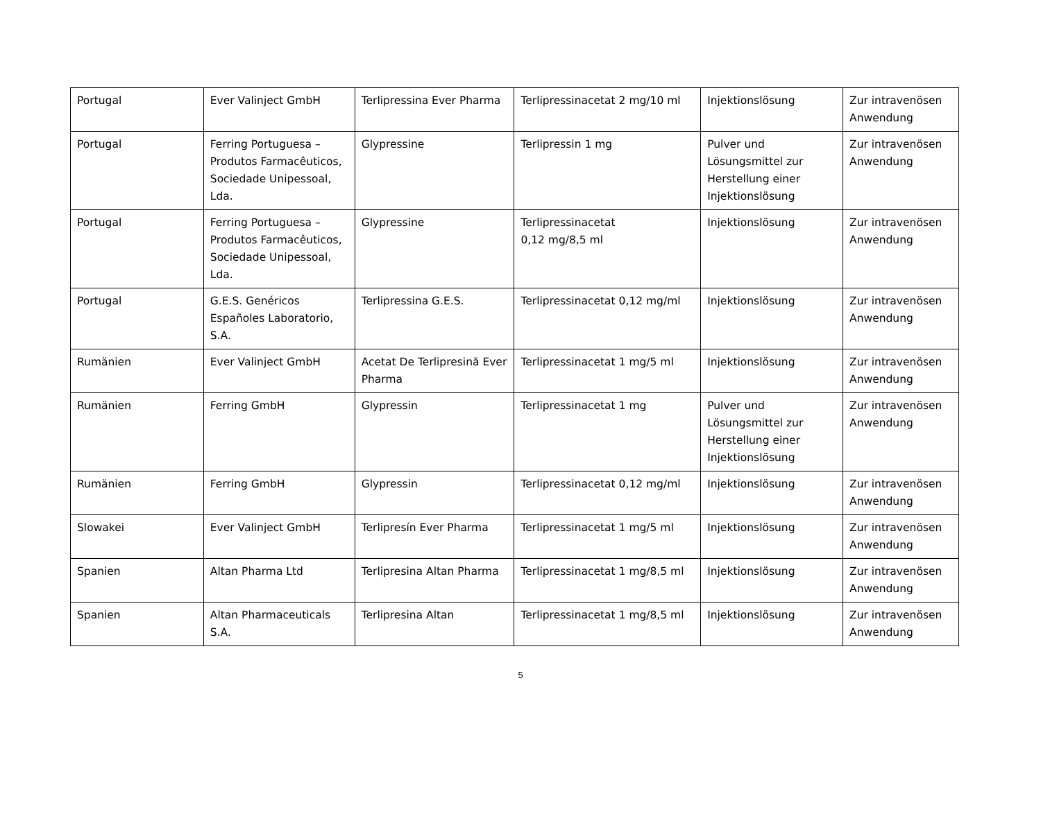| Portugal | Ever Valinject GmbH | Terlipressina Ever Pharma | Terlipressinacetat 2 mg/10 ml | Injektionslösung | Zur intravenösen Anwendung |
| Portugal | Ferring Portuguesa – Produtos Farmacêuticos, Sociedade Unipessoal, Lda. | Glypressine | Terlipressin 1 mg | Pulver und Lösungsmittel zur Herstellung einer Injektionslösung | Zur intravenösen Anwendung |
| Portugal | Ferring Portuguesa – Produtos Farmacêuticos, Sociedade Unipessoal, Lda. | Glypressine | Terlipressinacetat 0,12 mg/8,5 ml | Injektionslösung | Zur intravenösen Anwendung |
| Portugal | G.E.S. Genéricos Españoles Laboratorio, S.A. | Terlipressina G.E.S. | Terlipressinacetat 0,12 mg/ml | Injektionslösung | Zur intravenösen Anwendung |
| Rumänien | Ever Valinject GmbH | Acetat De Terlipresină Ever Pharma | Terlipressinacetat 1 mg/5 ml | Injektionslösung | Zur intravenösen Anwendung |
| Rumänien | Ferring GmbH | Glypressin | Terlipressinacetat 1 mg | Pulver und Lösungsmittel zur Herstellung einer Injektionslösung | Zur intravenösen Anwendung |
| Rumänien | Ferring GmbH | Glypressin | Terlipressinacetat 0,12 mg/ml | Injektionslösung | Zur intravenösen Anwendung |
| Slowakei | Ever Valinject GmbH | Terlipresín Ever Pharma | Terlipressinacetat 1 mg/5 ml | Injektionslösung | Zur intravenösen Anwendung |
| Spanien | Altan Pharma Ltd | Terlipresina Altan Pharma | Terlipressinacetat 1 mg/8,5 ml | Injektionslösung | Zur intravenösen Anwendung |
| Spanien | Altan Pharmaceuticals S.A. | Terlipresina Altan | Terlipressinacetat 1 mg/8,5 ml | Injektionslösung | Zur intravenösen Anwendung |
5